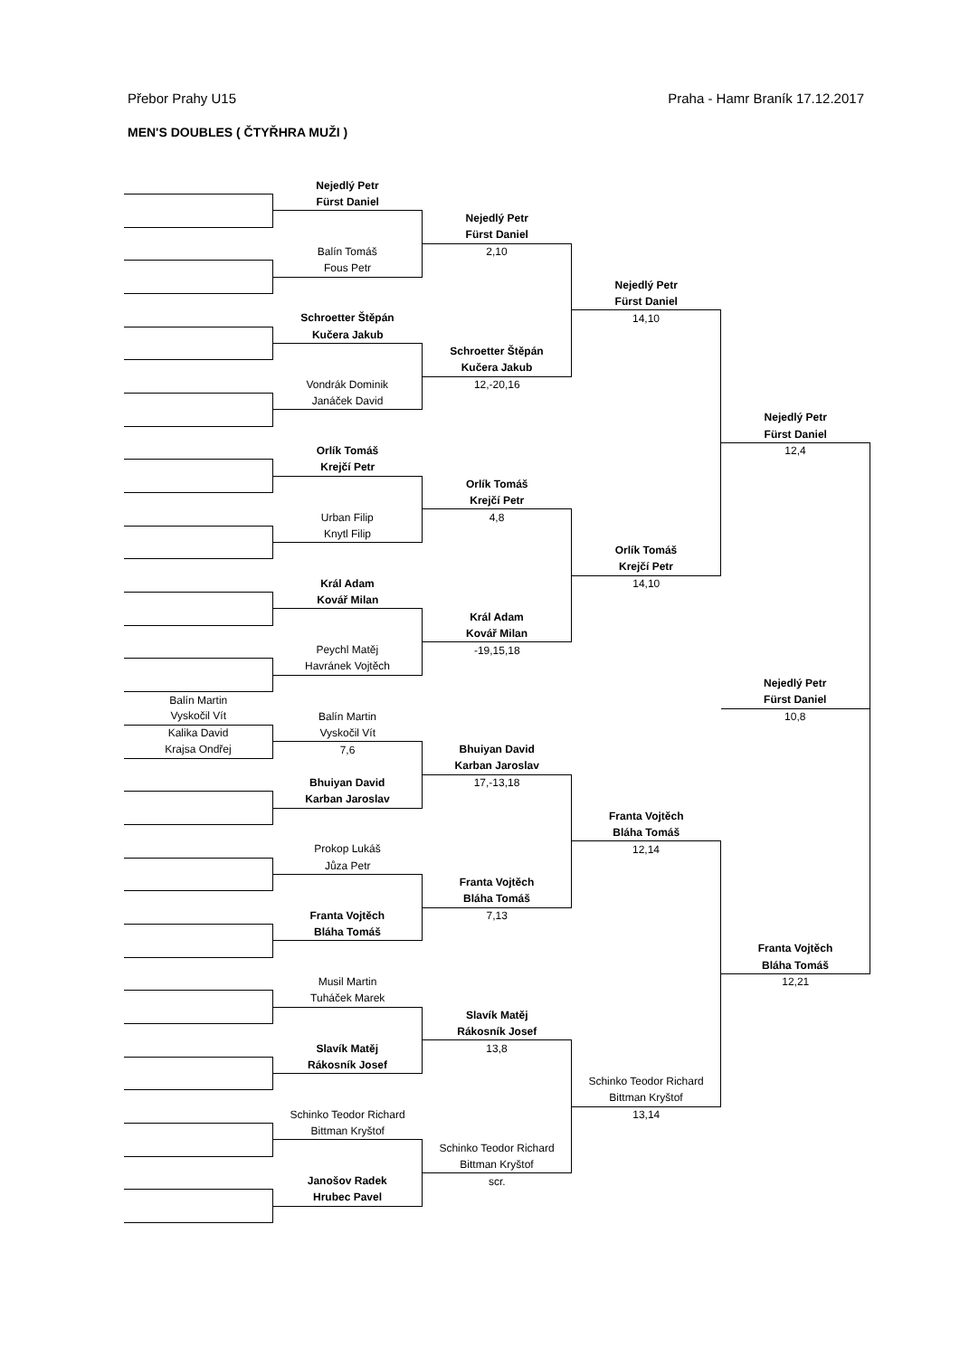Přebor Prahy U15 Praha - Hamr Braník 17.12.2017
MEN'S DOUBLES ( ČTYŘHRA MUŽI )
| | Nejedlý Petr | | | |
| | Fürst Daniel | | | |
| | | Nejedlý Petr | | |
| | | Fürst Daniel | | |
| | Balín Tomáš | 2,10 | | |
| | Fous Petr | | | |
| | | | Nejedlý Petr | |
| | | | Fürst Daniel | |
| | Schroetter Štěpán | | 14,10 | |
| | Kučera Jakub | | | |
| | | Schroetter Štěpán | | |
| | | Kučera Jakub | | |
| | Vondrák Dominik | 12,-20,16 | | |
| | Janáček David | | | |
| | | | | Nejedlý Petr |
| | | | | Fürst Daniel |
| | Orlík Tomáš | | | 12,4 |
| | Krejčí Petr | | | |
| | | Orlík Tomáš | | |
| | | Krejčí Petr | | |
| | Urban Filip | 4,8 | | |
| | Knytl Filip | | | |
| | | | Orlík Tomáš | |
| | | | Krejčí Petr | |
| | Král Adam | | 14,10 | |
| | Kovář Milan | | | |
| | | Král Adam | | |
| | | Kovář Milan | | |
| | Peychl Matěj | -19,15,18 | | |
| | Havránek Vojtěch | | | |
| | | | | Nejedlý Petr |
| Balín Martin | | | | Fürst Daniel |
| Vyskočil Vít | Balín Martin | | | 10,8 |
| Kalika David | Vyskočil Vít | | | |
| Krajsa Ondřej | 7,6 | Bhuiyan David | | |
| | | Karban Jaroslav | | |
| | Bhuiyan David | 17,-13,18 | | |
| | Karban Jaroslav | | | |
| | | | Franta Vojtěch | |
| | | | Bláha Tomáš | |
| | Prokop Lukáš | | 12,14 | |
| | Jůza Petr | | | |
| | | Franta Vojtěch | | |
| | | Bláha Tomáš | | |
| | Franta Vojtěch | 7,13 | | |
| | Bláha Tomáš | | | |
| | | | | Franta Vojtěch |
| | | | | Bláha Tomáš |
| | Musil Martin | | | 12,21 |
| | Tuháček Marek | | | |
| | | Slavík Matěj | | |
| | | Rákosník Josef | | |
| | Slavík Matěj | 13,8 | | |
| | Rákosník Josef | | | |
| | | | Schinko Teodor Richard | |
| | | | Bittman Kryštof | |
| | Schinko Teodor Richard | | 13,14 | |
| | Bittman Kryštof | | | |
| | | Schinko Teodor Richard | | |
| | | Bittman Kryštof | | |
| | Janošov Radek | scr. | | |
| | Hrubec Pavel | | | |